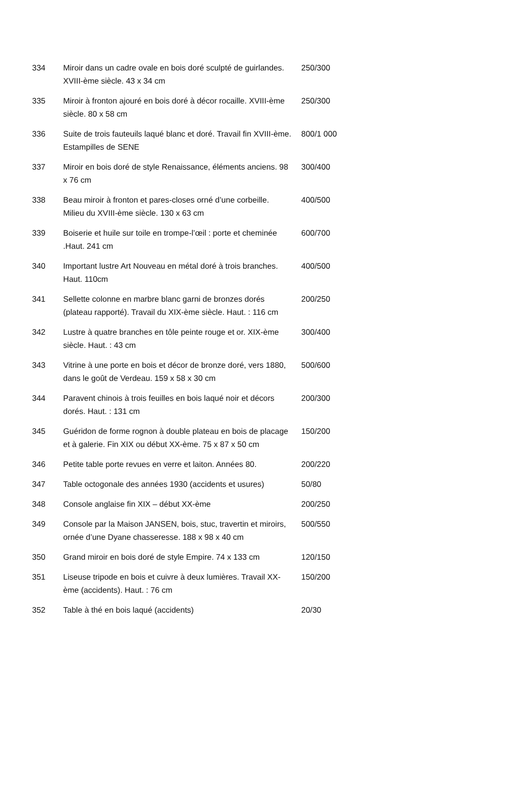| 334 | Miroir dans un cadre ovale en bois doré sculpté de guirlandes. XVIII-ème siècle. 43 x 34 cm | 250/300 |
| 335 | Miroir à fronton ajouré en bois doré à décor rocaille. XVIII-ème siècle. 80 x 58 cm | 250/300 |
| 336 | Suite de trois fauteuils laqué blanc et doré. Travail fin XVIII-ème. Estampilles de SENE | 800/1 000 |
| 337 | Miroir en bois doré de style Renaissance, éléments anciens. 98 x 76 cm | 300/400 |
| 338 | Beau miroir à fronton et pares-closes orné d’une corbeille. Milieu du XVIII-ème siècle. 130 x 63 cm | 400/500 |
| 339 | Boiserie et huile sur toile en trompe-l’œil : porte et cheminée .Haut. 241 cm | 600/700 |
| 340 | Important lustre Art Nouveau en métal doré à trois branches. Haut. 110cm | 400/500 |
| 341 | Sellette colonne en marbre blanc garni de bronzes dorés (plateau rapporté). Travail du XIX-ème siècle. Haut. : 116 cm | 200/250 |
| 342 | Lustre à quatre branches en tôle peinte rouge et or. XIX-ème siècle. Haut. : 43 cm | 300/400 |
| 343 | Vitrine à une porte en bois et décor de bronze doré, vers 1880, dans le goût de Verdeau. 159 x 58 x 30 cm | 500/600 |
| 344 | Paravent chinois à trois feuilles en bois laqué noir et décors dorés. Haut. : 131 cm | 200/300 |
| 345 | Guéridon de forme rognon à double plateau en bois de placage et à galerie. Fin XIX ou début XX-ème. 75 x 87 x 50 cm | 150/200 |
| 346 | Petite table porte revues en verre et laiton. Années 80. | 200/220 |
| 347 | Table octogonale des années 1930 (accidents et usures) | 50/80 |
| 348 | Console anglaise fin XIX – début XX-ème | 200/250 |
| 349 | Console par la Maison JANSEN, bois, stuc, travertin et miroirs, ornée d’une Dyane chasseresse. 188 x 98 x 40 cm | 500/550 |
| 350 | Grand miroir en bois doré de style Empire. 74 x 133 cm | 120/150 |
| 351 | Liseuse tripode en bois et cuivre à deux lumières. Travail XX-ème (accidents). Haut. : 76 cm | 150/200 |
| 352 | Table à thé en bois laqué (accidents) | 20/30 |